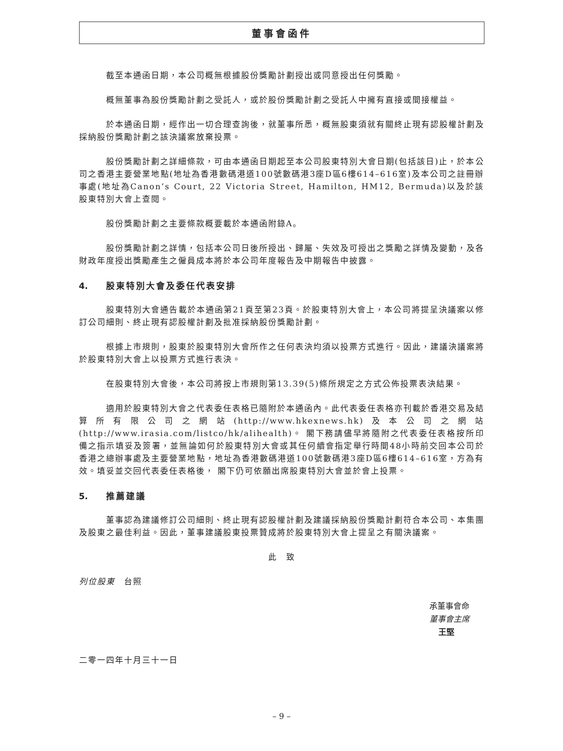董事會函件
截至本通函日期，本公司概無根據股份獎勵計劃授出或同意授出任何獎勵。
概無董事為股份獎勵計劃之受託人，或於股份獎勵計劃之受託人中擁有直接或間接權益。
於本通函日期，經作出一切合理查詢後，就董事所悉，概無股東須就有關終止現有認股權計劃及採納股份獎勵計劃之該決議案放棄投票。
股份獎勵計劃之詳細條款，可由本通函日期起至本公司股東特別大會日期(包括該日)止，於本公司之香港主要營業地點(地址為香港數碼港道100號數碼港3座D區6樓614–616室)及本公司之註冊辦事處(地址為Canon’s Court, 22 Victoria Street, Hamilton, HM12, Bermuda)以及於該股東特別大會上查閱。
股份獎勵計劃之主要條款概要載於本通函附錄A。
股份獎勵計劃之詳情，包括本公司日後所授出、歸屬、失效及可授出之獎勵之詳情及變動，及各財政年度授出獎勵產生之僱員成本將於本公司年度報告及中期報告中披露。
4. 股東特別大會及委任代表安排
股東特別大會通告載於本通函第21頁至第23頁。於股東特別大會上，本公司將提呈決議案以修訂公司細則、終止現有認股權計劃及批准採納股份獎勵計劃。
根據上市規則，股東於股東特別大會所作之任何表決均須以投票方式進行。因此，建議決議案將於股東特別大會上以投票方式進行表決。
在股東特別大會後，本公司將按上市規則第13.39(5)條所規定之方式公佈投票表決結果。
適用於股東特別大會之代表委任表格已隨附於本通函內。此代表委任表格亦刊載於香港交易及結算所有限公司之網站(http://www.hkexnews.hk)及本公司之網站(http://www.irasia.com/listco/hk/alihealth)。 閣下務請儘早將隨附之代表委任表格按所印備之指示填妥及簽署，並無論如何於股東特別大會或其任何續會指定舉行時間48小時前交回本公司於香港之總辦事處及主要營業地點，地址為香港數碼港道100號數碼港3座D區6樓614–616室，方為有效。填妥並交回代表委任表格後， 閣下仍可依願出席股東特別大會並於會上投票。
5. 推薦建議
董事認為建議修訂公司細則、終止現有認股權計劃及建議採納股份獎勵計劃符合本公司、本集團及股東之最佳利益。因此，董事建議股東投票贊成將於股東特別大會上提呈之有關決議案。
此　致
列位股東　台照
承董事會命
董事會主席
王堅
二零一四年十月三十一日
– 9 –